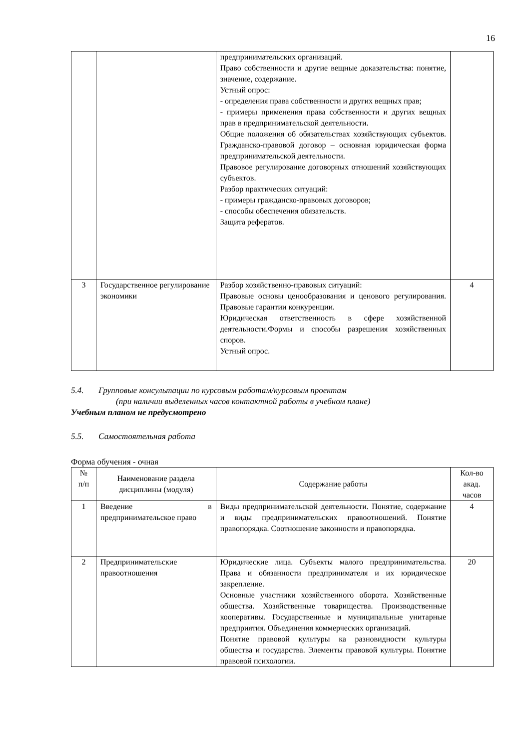16
| | | предпринимательских организаций. Право собственности и другие вещные доказательства: понятие, значение, содержание. Устный опрос: - определения права собственности и других вещных прав; - примеры применения права собственности и других вещных прав в предпринимательской деятельности. Общие положения об обязательствах хозяйствующих субъектов. Гражданско-правовой договор – основная юридическая форма предпринимательской деятельности. Правовое регулирование договорных отношений хозяйствующих субъектов. Разбор практических ситуаций: - примеры гражданско-правовых договоров; - способы обеспечения обязательств. Защита рефератов. | |
| 3 | Государственное регулирование экономики | Разбор хозяйственно-правовых ситуаций: Правовые основы ценообразования и ценового регулирования. Правовые гарантии конкуренции. Юридическая ответственность в сфере хозяйственной деятельности.Формы и способы разрешения хозяйственных споров. Устный опрос. | 4 |
5.4. Групповые консультации по курсовым работам/курсовым проектам
(при наличии выделенных часов контактной работы в учебном плане)
Учебным планом не предусмотрено
5.5. Самостоятельная работа
Форма обучения - очная
| № п/п | Наименование раздела дисциплины (модуля) | Содержание работы | Кол-во акад. часов |
| --- | --- | --- | --- |
| 1 | Введение в предпринимательское право | Виды предпринимательской деятельности. Понятие, содержание и виды предпринимательских правоотношений. Понятие правопорядка. Соотношение законности и правопорядка. | 4 |
| 2 | Предпринимательские правоотношения | Юридические лица. Субъекты малого предпринимательства. Права и обязанности предпринимателя и их юридическое закрепление. Основные участники хозяйственного оборота. Хозяйственные общества. Хозяйственные товарищества. Производственные кооперативы. Государственные и муниципальные унитарные предприятия. Объединения коммерческих организаций. Понятие правовой культуры ка разновидности культуры общества и государства. Элементы правовой культуры. Понятие правовой психологии. | 20 |